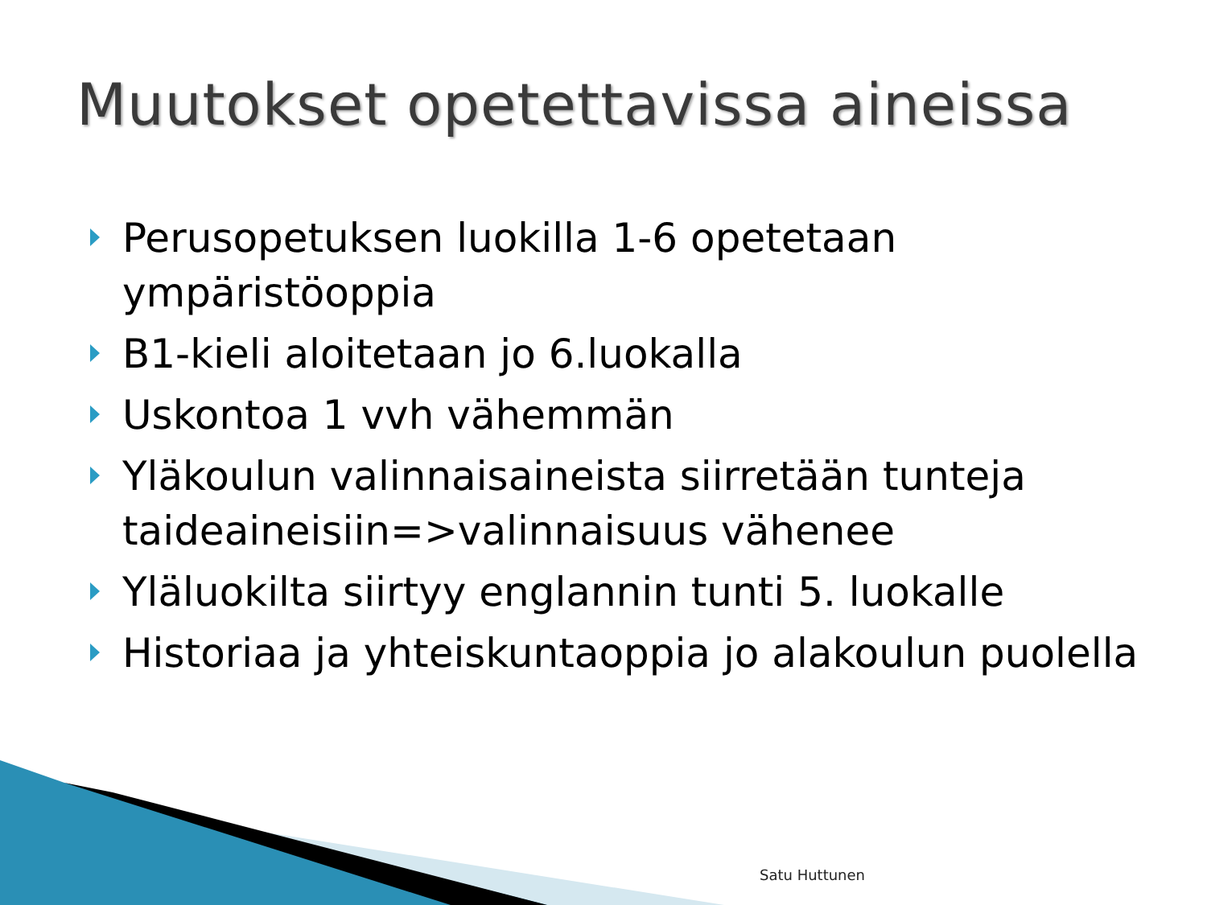Muutokset opetettavissa aineissa
Perusopetuksen luokilla 1-6 opetetaan ympäristöoppia
B1-kieli aloitetaan jo 6.luokalla
Uskontoa 1 vvh vähemmän
Yläkoulun valinnaisaineista siirretään tunteja taideaineisiin=>valinnaisuus vähenee
Yläluokilta siirtyy englannin tunti 5. luokalle
Historiaa ja yhteiskuntaoppia jo alakoulun puolella
Satu Huttunen